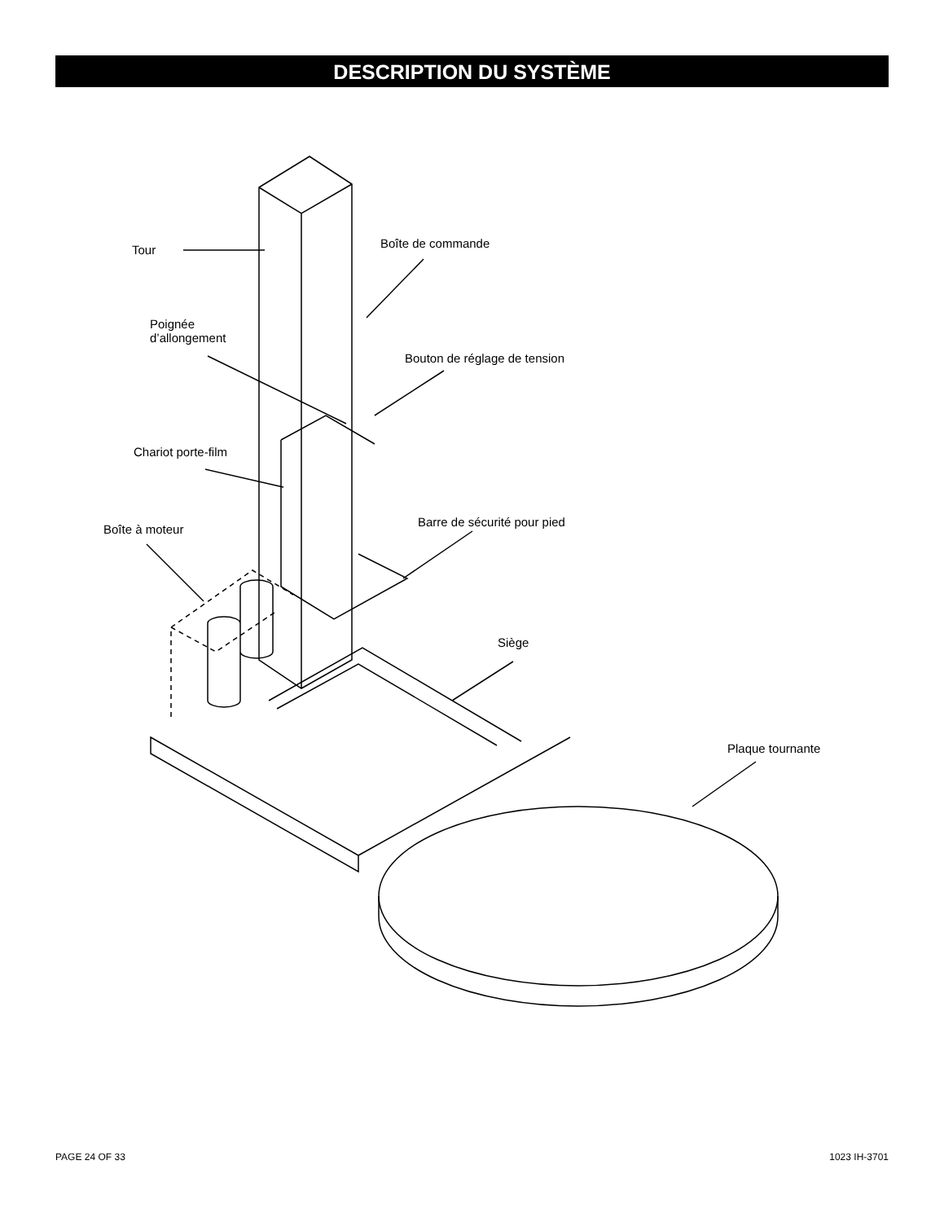DESCRIPTION DU SYSTÈME
Tour Boîte de commande
Poignée
d’allongement
Bouton de réglage de tension
Chariot porte-film
Boîte à moteur
Barre de sécurité pour pied
Siège
Plaque tournante
PAGE 24 OF 33 1023 IH-3701